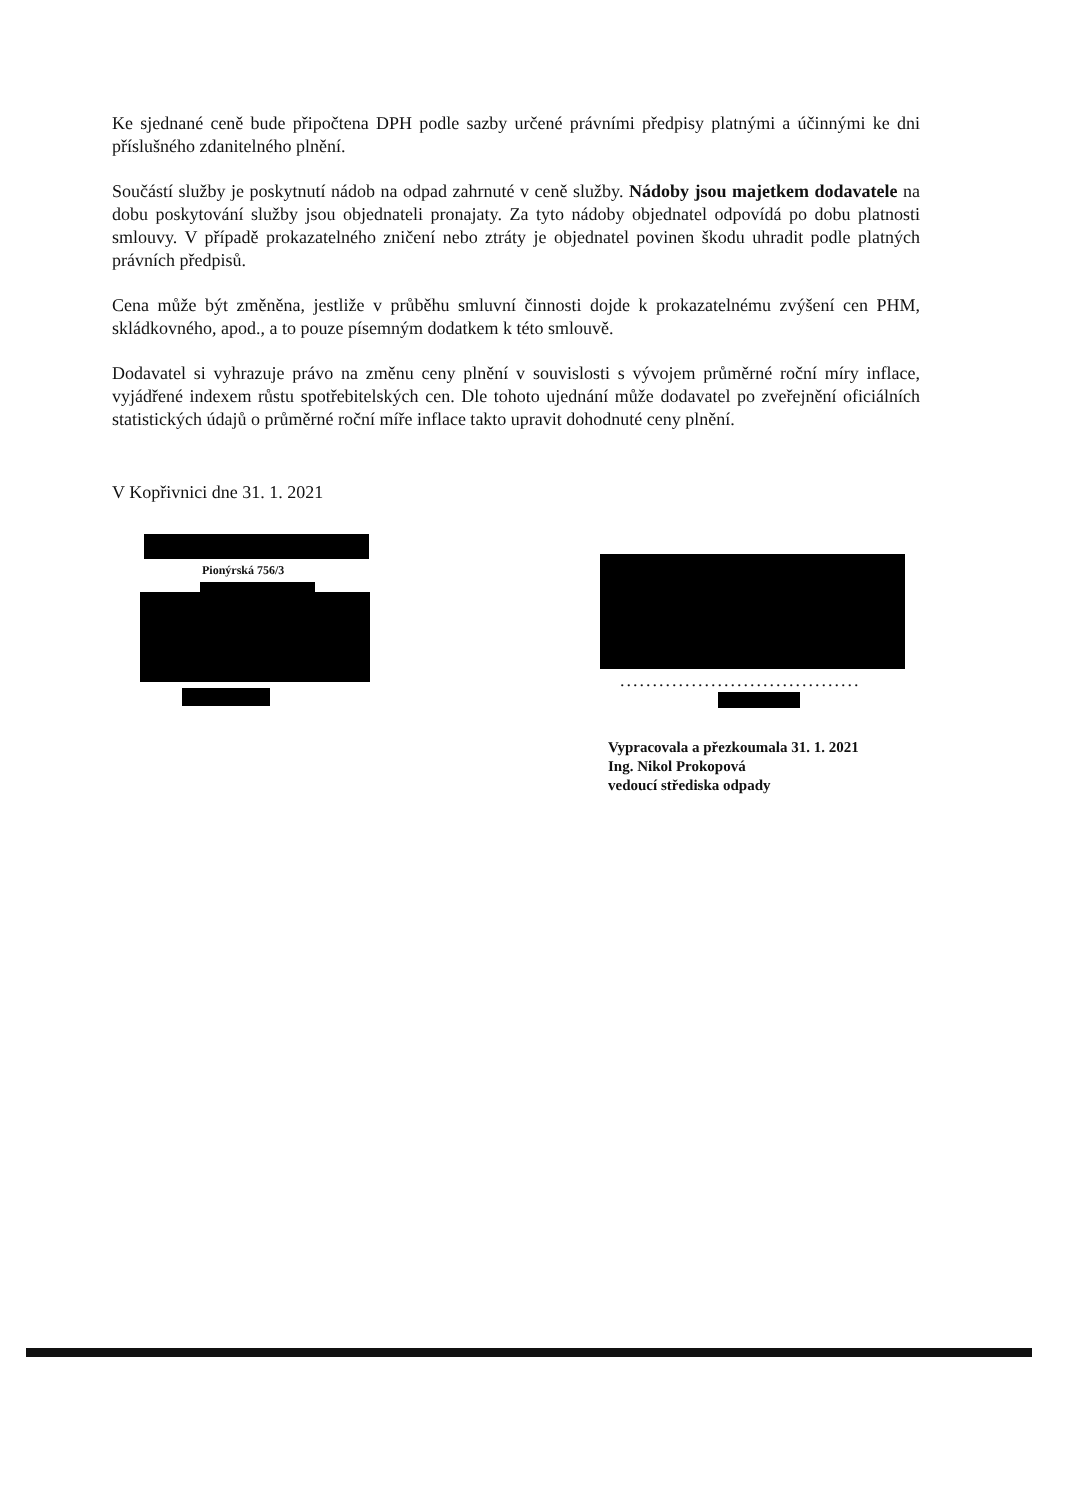Ke sjednané ceně bude připočtena DPH podle sazby určené právními předpisy platnými a účinnými ke dni příslušného zdanitelného plnění.
Součástí služby je poskytnutí nádob na odpad zahrnuté v ceně služby. Nádoby jsou majetkem dodavatele na dobu poskytování služby jsou objednateli pronajaty. Za tyto nádoby objednatel odpovídá po dobu platnosti smlouvy. V případě prokazatelného zničení nebo ztráty je objednatel povinen škodu uhradit podle platných právních předpisů.
Cena může být změněna, jestliže v průběhu smluvní činnosti dojde k prokazatelnému zvýšení cen PHM, skládkovného, apod., a to pouze písemným dodatkem k této smlouvě.
Dodavatel si vyhrazuje právo na změnu ceny plnění v souvislosti s vývojem průměrné roční míry inflace, vyjádřené indexem růstu spotřebitelských cen. Dle tohoto ujednání může dodavatel po zveřejnění oficiálních statistických údajů o průměrné roční míře inflace takto upravit dohodnuté ceny plnění.
V Kopřivnici dne 31. 1. 2021
Pionýrská 756/3
.....................................
Vypracovala a přezkoumala 31. 1. 2021
Ing. Nikol Prokopová
vedoucí střediska odpady